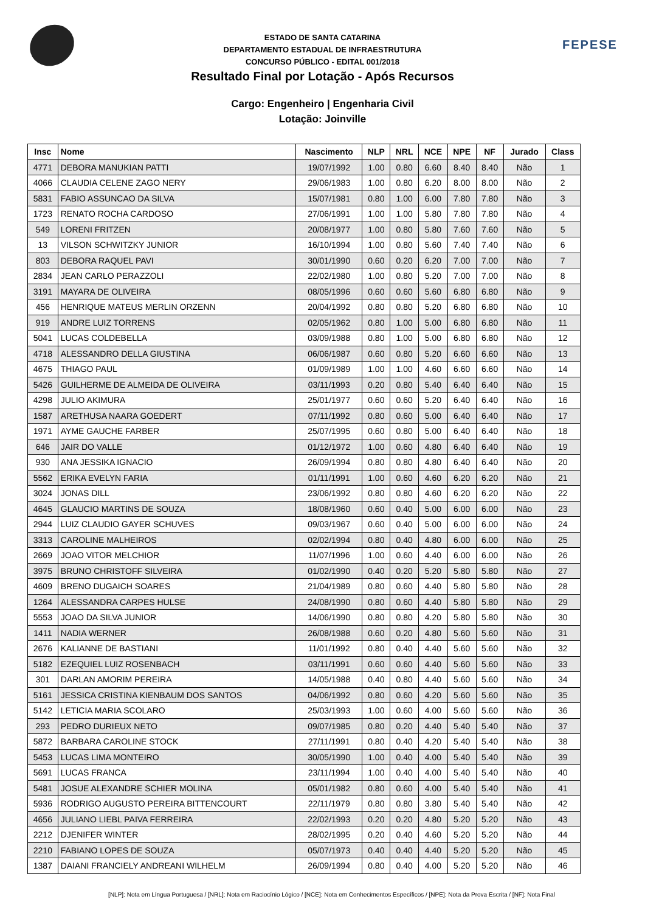FEPESE
ESTADO DE SANTA CATARINA
DEPARTAMENTO ESTADUAL DE INFRAESTRUTURA
CONCURSO PÚBLICO - EDITAL 001/2018
Resultado Final por Lotação - Após Recursos
Cargo: Engenheiro | Engenharia Civil
Lotação: Joinville
| Insc | Nome | Nascimento | NLP | NRL | NCE | NPE | NF | Jurado | Class |
| --- | --- | --- | --- | --- | --- | --- | --- | --- | --- |
| 4771 | DEBORA MANUKIAN PATTI | 19/07/1992 | 1.00 | 0.80 | 6.60 | 8.40 | 8.40 | Não | 1 |
| 4066 | CLAUDIA CELENE ZAGO NERY | 29/06/1983 | 1.00 | 0.80 | 6.20 | 8.00 | 8.00 | Não | 2 |
| 5831 | FABIO ASSUNCAO DA SILVA | 15/07/1981 | 0.80 | 1.00 | 6.00 | 7.80 | 7.80 | Não | 3 |
| 1723 | RENATO ROCHA CARDOSO | 27/06/1991 | 1.00 | 1.00 | 5.80 | 7.80 | 7.80 | Não | 4 |
| 549 | LORENI FRITZEN | 20/08/1977 | 1.00 | 0.80 | 5.80 | 7.60 | 7.60 | Não | 5 |
| 13 | VILSON SCHWITZKY JUNIOR | 16/10/1994 | 1.00 | 0.80 | 5.60 | 7.40 | 7.40 | Não | 6 |
| 803 | DEBORA RAQUEL PAVI | 30/01/1990 | 0.60 | 0.20 | 6.20 | 7.00 | 7.00 | Não | 7 |
| 2834 | JEAN CARLO PERAZZOLI | 22/02/1980 | 1.00 | 0.80 | 5.20 | 7.00 | 7.00 | Não | 8 |
| 3191 | MAYARA DE OLIVEIRA | 08/05/1996 | 0.60 | 0.60 | 5.60 | 6.80 | 6.80 | Não | 9 |
| 456 | HENRIQUE MATEUS MERLIN ORZENN | 20/04/1992 | 0.80 | 0.80 | 5.20 | 6.80 | 6.80 | Não | 10 |
| 919 | ANDRE LUIZ TORRENS | 02/05/1962 | 0.80 | 1.00 | 5.00 | 6.80 | 6.80 | Não | 11 |
| 5041 | LUCAS COLDEBELLA | 03/09/1988 | 0.80 | 1.00 | 5.00 | 6.80 | 6.80 | Não | 12 |
| 4718 | ALESSANDRO DELLA GIUSTINA | 06/06/1987 | 0.60 | 0.80 | 5.20 | 6.60 | 6.60 | Não | 13 |
| 4675 | THIAGO PAUL | 01/09/1989 | 1.00 | 1.00 | 4.60 | 6.60 | 6.60 | Não | 14 |
| 5426 | GUILHERME DE ALMEIDA DE OLIVEIRA | 03/11/1993 | 0.20 | 0.80 | 5.40 | 6.40 | 6.40 | Não | 15 |
| 4298 | JULIO AKIMURA | 25/01/1977 | 0.60 | 0.60 | 5.20 | 6.40 | 6.40 | Não | 16 |
| 1587 | ARETHUSA NAARA GOEDERT | 07/11/1992 | 0.80 | 0.60 | 5.00 | 6.40 | 6.40 | Não | 17 |
| 1971 | AYME GAUCHE FARBER | 25/07/1995 | 0.60 | 0.80 | 5.00 | 6.40 | 6.40 | Não | 18 |
| 646 | JAIR DO VALLE | 01/12/1972 | 1.00 | 0.60 | 4.80 | 6.40 | 6.40 | Não | 19 |
| 930 | ANA JESSIKA IGNACIO | 26/09/1994 | 0.80 | 0.80 | 4.80 | 6.40 | 6.40 | Não | 20 |
| 5562 | ERIKA EVELYN FARIA | 01/11/1991 | 1.00 | 0.60 | 4.60 | 6.20 | 6.20 | Não | 21 |
| 3024 | JONAS DILL | 23/06/1992 | 0.80 | 0.80 | 4.60 | 6.20 | 6.20 | Não | 22 |
| 4645 | GLAUCIO MARTINS DE SOUZA | 18/08/1960 | 0.60 | 0.40 | 5.00 | 6.00 | 6.00 | Não | 23 |
| 2944 | LUIZ CLAUDIO GAYER SCHUVES | 09/03/1967 | 0.60 | 0.40 | 5.00 | 6.00 | 6.00 | Não | 24 |
| 3313 | CAROLINE MALHEIROS | 02/02/1994 | 0.80 | 0.40 | 4.80 | 6.00 | 6.00 | Não | 25 |
| 2669 | JOAO VITOR MELCHIOR | 11/07/1996 | 1.00 | 0.60 | 4.40 | 6.00 | 6.00 | Não | 26 |
| 3975 | BRUNO CHRISTOFF SILVEIRA | 01/02/1990 | 0.40 | 0.20 | 5.20 | 5.80 | 5.80 | Não | 27 |
| 4609 | BRENO DUGAICH SOARES | 21/04/1989 | 0.80 | 0.60 | 4.40 | 5.80 | 5.80 | Não | 28 |
| 1264 | ALESSANDRA CARPES HULSE | 24/08/1990 | 0.80 | 0.60 | 4.40 | 5.80 | 5.80 | Não | 29 |
| 5553 | JOAO DA SILVA JUNIOR | 14/06/1990 | 0.80 | 0.80 | 4.20 | 5.80 | 5.80 | Não | 30 |
| 1411 | NADIA WERNER | 26/08/1988 | 0.60 | 0.20 | 4.80 | 5.60 | 5.60 | Não | 31 |
| 2676 | KALIANNE DE BASTIANI | 11/01/1992 | 0.80 | 0.40 | 4.40 | 5.60 | 5.60 | Não | 32 |
| 5182 | EZEQUIEL LUIZ ROSENBACH | 03/11/1991 | 0.60 | 0.60 | 4.40 | 5.60 | 5.60 | Não | 33 |
| 301 | DARLAN AMORIM PEREIRA | 14/05/1988 | 0.40 | 0.80 | 4.40 | 5.60 | 5.60 | Não | 34 |
| 5161 | JESSICA CRISTINA KIENBAUM DOS SANTOS | 04/06/1992 | 0.80 | 0.60 | 4.20 | 5.60 | 5.60 | Não | 35 |
| 5142 | LETICIA MARIA SCOLARO | 25/03/1993 | 1.00 | 0.60 | 4.00 | 5.60 | 5.60 | Não | 36 |
| 293 | PEDRO DURIEUX NETO | 09/07/1985 | 0.80 | 0.20 | 4.40 | 5.40 | 5.40 | Não | 37 |
| 5872 | BARBARA CAROLINE STOCK | 27/11/1991 | 0.80 | 0.40 | 4.20 | 5.40 | 5.40 | Não | 38 |
| 5453 | LUCAS LIMA MONTEIRO | 30/05/1990 | 1.00 | 0.40 | 4.00 | 5.40 | 5.40 | Não | 39 |
| 5691 | LUCAS FRANCA | 23/11/1994 | 1.00 | 0.40 | 4.00 | 5.40 | 5.40 | Não | 40 |
| 5481 | JOSUE ALEXANDRE SCHIER MOLINA | 05/01/1982 | 0.80 | 0.60 | 4.00 | 5.40 | 5.40 | Não | 41 |
| 5936 | RODRIGO AUGUSTO PEREIRA BITTENCOURT | 22/11/1979 | 0.80 | 0.80 | 3.80 | 5.40 | 5.40 | Não | 42 |
| 4656 | JULIANO LIEBL PAIVA FERREIRA | 22/02/1993 | 0.20 | 0.20 | 4.80 | 5.20 | 5.20 | Não | 43 |
| 2212 | DJENIFER WINTER | 28/02/1995 | 0.20 | 0.40 | 4.60 | 5.20 | 5.20 | Não | 44 |
| 2210 | FABIANO LOPES DE SOUZA | 05/07/1973 | 0.40 | 0.40 | 4.40 | 5.20 | 5.20 | Não | 45 |
| 1387 | DAIANI FRANCIELY ANDREANI WILHELM | 26/09/1994 | 0.80 | 0.40 | 4.00 | 5.20 | 5.20 | Não | 46 |
[NLP]: Nota em Língua Portuguesa / [NRL]: Nota em Raciocínio Lógico / [NCE]: Nota em Conhecimentos Específicos / [NPE]: Nota da Prova Escrita / [NF]: Nota Final